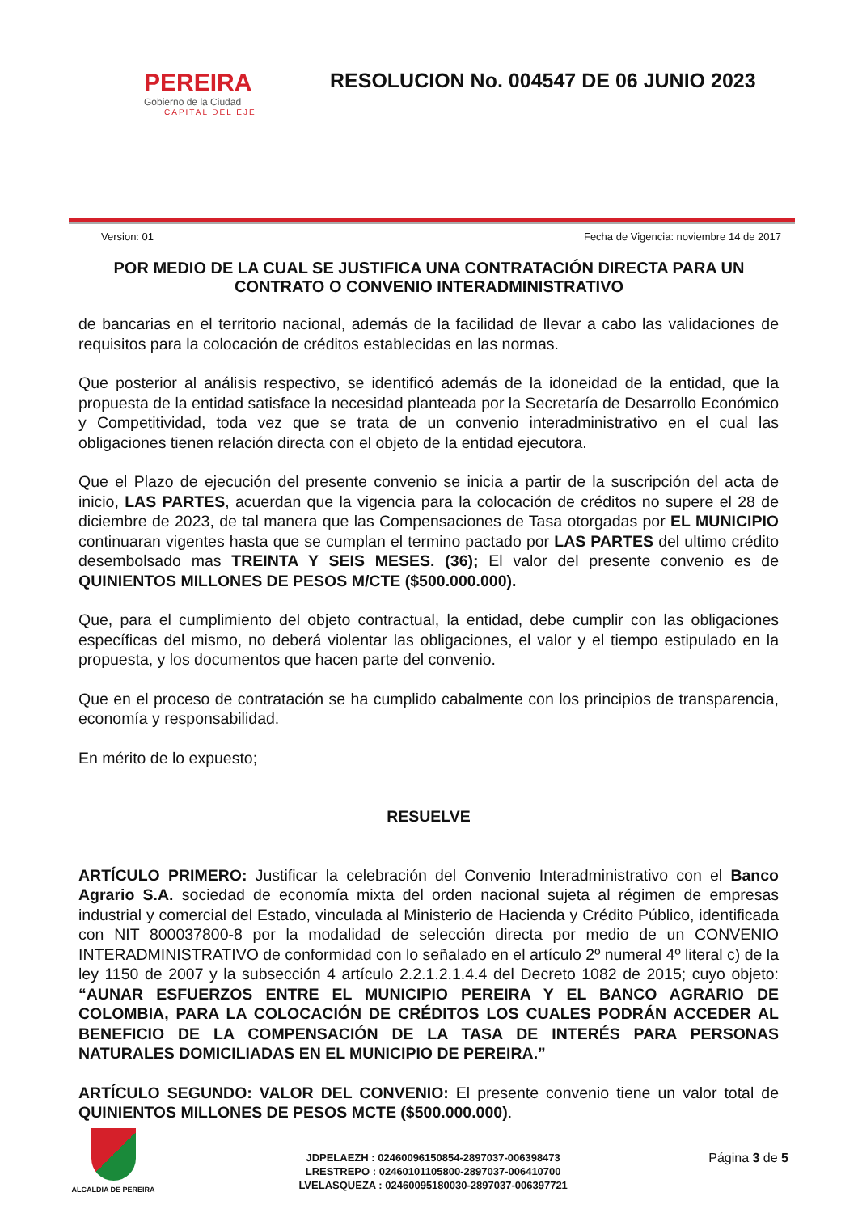PEREIRA
Gobierno de la Ciudad
CAPITAL DEL EJE
RESOLUCION No. 004547 DE 06 JUNIO 2023
Version: 01 Fecha de Vigencia: noviembre 14 de 2017
POR MEDIO DE LA CUAL SE JUSTIFICA UNA CONTRATACIÓN DIRECTA PARA UN CONTRATO O CONVENIO INTERADMINISTRATIVO
de bancarias en el territorio nacional, además de la facilidad de llevar a cabo las validaciones de requisitos para la colocación de créditos establecidas en las normas.
Que posterior al análisis respectivo, se identificó además de la idoneidad de la entidad, que la propuesta de la entidad satisface la necesidad planteada por la Secretaría de Desarrollo Económico y Competitividad, toda vez que se trata de un convenio interadministrativo en el cual las obligaciones tienen relación directa con el objeto de la entidad ejecutora.
Que el Plazo de ejecución del presente convenio se inicia a partir de la suscripción del acta de inicio, LAS PARTES, acuerdan que la vigencia para la colocación de créditos no supere el 28 de diciembre de 2023, de tal manera que las Compensaciones de Tasa otorgadas por EL MUNICIPIO continuaran vigentes hasta que se cumplan el termino pactado por LAS PARTES del ultimo crédito desembolsado mas TREINTA Y SEIS MESES. (36); El valor del presente convenio es de QUINIENTOS MILLONES DE PESOS M/CTE ($500.000.000).
Que, para el cumplimiento del objeto contractual, la entidad, debe cumplir con las obligaciones específicas del mismo, no deberá violentar las obligaciones, el valor y el tiempo estipulado en la propuesta, y los documentos que hacen parte del convenio.
Que en el proceso de contratación se ha cumplido cabalmente con los principios de transparencia, economía y responsabilidad.
En mérito de lo expuesto;
RESUELVE
ARTÍCULO PRIMERO: Justificar la celebración del Convenio Interadministrativo con el Banco Agrario S.A. sociedad de economía mixta del orden nacional sujeta al régimen de empresas industrial y comercial del Estado, vinculada al Ministerio de Hacienda y Crédito Público, identificada con NIT 800037800-8 por la modalidad de selección directa por medio de un CONVENIO INTERADMINISTRATIVO de conformidad con lo señalado en el artículo 2º numeral 4º literal c) de la ley 1150 de 2007 y la subsección 4 artículo 2.2.1.2.1.4.4 del Decreto 1082 de 2015; cuyo objeto: “AUNAR ESFUERZOS ENTRE EL MUNICIPIO PEREIRA Y EL BANCO AGRARIO DE COLOMBIA, PARA LA COLOCACIÓN DE CRÉDITOS LOS CUALES PODRÁN ACCEDER AL BENEFICIO DE LA COMPENSACIÓN DE LA TASA DE INTERÉS PARA PERSONAS NATURALES DOMICILIADAS EN EL MUNICIPIO DE PEREIRA.”
ARTÍCULO SEGUNDO: VALOR DEL CONVENIO: El presente convenio tiene un valor total de QUINIENTOS MILLONES DE PESOS MCTE ($500.000.000).
ALCALDIA DE PEREIRA
JDPELAEZH : 02460096150854-2897037-006398473
LRESTREPO : 02460101105800-2897037-006410700
LVELASQUEZA : 02460095180030-2897037-006397721
Página 3 de 5